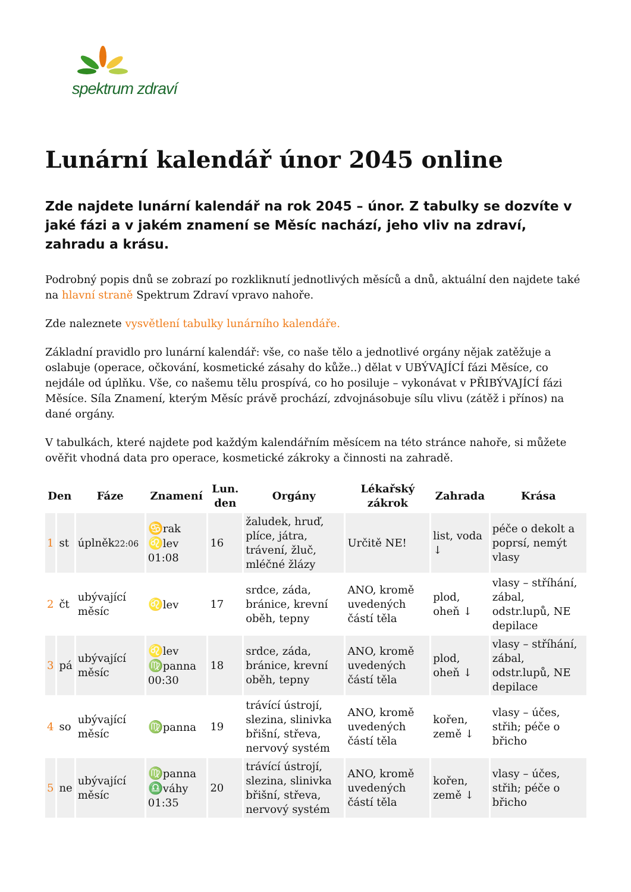spektrum zdraví
Lunární kalendář únor 2045 online
Zde najdete lunární kalendář na rok 2045 – únor. Z tabulky se dozvíte v jaké fázi a v jakém znamení se Měsíc nachází, jeho vliv na zdraví, zahradu a krásu.
Podrobný popis dnů se zobrazí po rozkliknutí jednotlivých měsíců a dnů, aktuální den najdete také na hlavní straně Spektrum Zdraví vpravo nahoře.
Zde naleznete vysvětlení tabulky lunárního kalendáře.
Základní pravidlo pro lunární kalendář: vše, co naše tělo a jednotlivé orgány nějak zatěžuje a oslabuje (operace, očkování, kosmetické zásahy do kůže..) dělat v UBÝVAJÍCÍ fázi Měsíce, co nejdále od úplňku. Vše, co našemu tělu prospívá, co ho posiluje – vykonávat v PŘIBÝVAJÍCÍ fázi Měsíce. Síla Znamení, kterým Měsíc právě prochází, zdvojnásobuje sílu vlivu (zátěž i přínos) na dané orgány.
V tabulkách, které najdete pod každým kalendářním měsícem na této stránce nahoře, si můžete ověřit vhodná data pro operace, kosmetické zákroky a činnosti na zahradě.
| Den | | Fáze | Znamení | Lun. den | Orgány | Lékařský zákrok | Zahrada | Krása |
| --- | --- | --- | --- | --- | --- | --- | --- | --- |
| 1 | st | úplněk 22:06 | ♋ rak ♌ lev 01:08 | 16 | žaludek, hruď, plíce, játra, trávení, žluč, mléčné žlázy | Určitě NE! | list, voda ↓ | péče o dekolt a poprsí, nemýt vlasy |
| 2 | čt | ubývající měsíc | ♌ lev | 17 | srdce, záda, bránice, krevní oběh, tepny | ANO, kromě uvedených částí těla | plod, oheň ↓ | vlasy – stříhání, zábal, odstr.lupů, NE depilace |
| 3 | pá | ubývající měsíc | ♌ lev ♍ panna 00:30 | 18 | srdce, záda, bránice, krevní oběh, tepny | ANO, kromě uvedených částí těla | plod, oheň ↓ | vlasy – stříhání, zábal, odstr.lupů, NE depilace |
| 4 | so | ubývající měsíc | ♍ panna | 19 | trávící ústrojí, slezina, slinivka břišní, střeva, nervový systém | ANO, kromě uvedených částí těla | kořen, země ↓ | vlasy – účes, střih; péče o břicho |
| 5 | ne | ubývající měsíc | ♍ panna ♎ váhy 01:35 | 20 | trávící ústrojí, slezina, slinivka břišní, střeva, nervový systém | ANO, kromě uvedených částí těla | kořen, země ↓ | vlasy – účes, střih; péče o břicho |